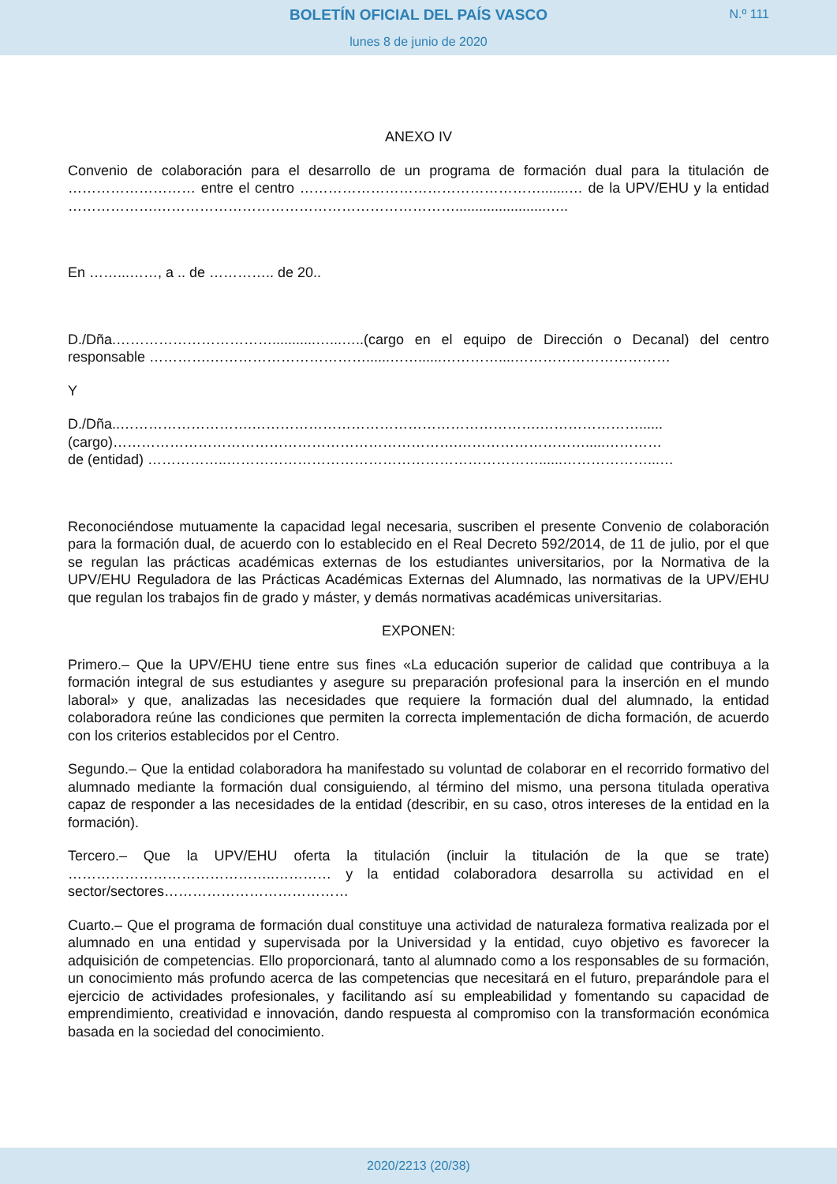BOLETÍN OFICIAL DEL PAÍS VASCO N.º 111
lunes 8 de junio de 2020
ANEXO IV
Convenio de colaboración para el desarrollo de un programa de formación dual para la titulación de ……………………… entre el centro …………………………………………….......… de la UPV/EHU y la entidad ……………….……………………………………………………….......................…..
En ……...……, a .. de ………….. de 20..
D./Dña.……………………………...........…...…..(cargo en el equipo de Dirección o Decanal) del centro responsable ………….……………………………......……......…………....……………………………
Y
D./Dña..……………………….…………………………………………………….…………………......
(cargo)……………………………………………………………….……………………….....…………
de (entidad) ……………..…………………………………………………………......………………...…
Reconociéndose mutuamente la capacidad legal necesaria, suscriben el presente Convenio de colaboración para la formación dual, de acuerdo con lo establecido en el Real Decreto 592/2014, de 11 de julio, por el que se regulan las prácticas académicas externas de los estudiantes universitarios, por la Normativa de la UPV/EHU Reguladora de las Prácticas Académicas Externas del Alumnado, las normativas de la UPV/EHU que regulan los trabajos fin de grado y máster, y demás normativas académicas universitarias.
EXPONEN:
Primero.– Que la UPV/EHU tiene entre sus fines «La educación superior de calidad que contribuya a la formación integral de sus estudiantes y asegure su preparación profesional para la inserción en el mundo laboral» y que, analizadas las necesidades que requiere la formación dual del alumnado, la entidad colaboradora reúne las condiciones que permiten la correcta implementación de dicha formación, de acuerdo con los criterios establecidos por el Centro.
Segundo.– Que la entidad colaboradora ha manifestado su voluntad de colaborar en el recorrido formativo del alumnado mediante la formación dual consiguiendo, al término del mismo, una persona titulada operativa capaz de responder a las necesidades de la entidad (describir, en su caso, otros intereses de la entidad en la formación).
Tercero.– Que la UPV/EHU oferta la titulación (incluir la titulación de la que se trate) ……………………………………..………… y la entidad colaboradora desarrolla su actividad en el sector/sectores…………………………………
Cuarto.– Que el programa de formación dual constituye una actividad de naturaleza formativa realizada por el alumnado en una entidad y supervisada por la Universidad y la entidad, cuyo objetivo es favorecer la adquisición de competencias. Ello proporcionará, tanto al alumnado como a los responsables de su formación, un conocimiento más profundo acerca de las competencias que necesitará en el futuro, preparándole para el ejercicio de actividades profesionales, y facilitando así su empleabilidad y fomentando su capacidad de emprendimiento, creatividad e innovación, dando respuesta al compromiso con la transformación económica basada en la sociedad del conocimiento.
2020/2213 (20/38)